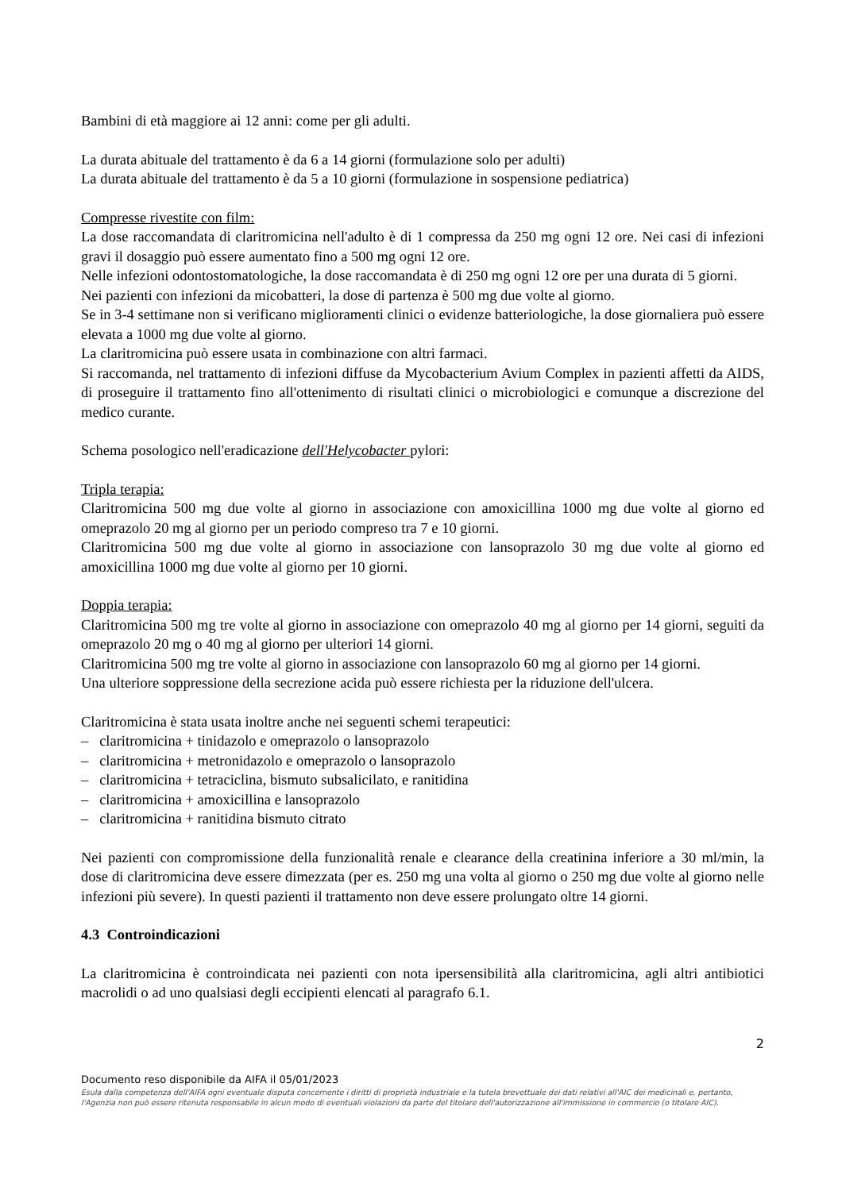Bambini di età maggiore ai 12 anni: come per gli adulti.
La durata abituale del trattamento è da 6 a 14 giorni (formulazione solo per adulti)
La durata abituale del trattamento è da 5 a 10 giorni (formulazione in sospensione pediatrica)
Compresse rivestite con film:
La dose raccomandata di claritromicina nell'adulto è di 1 compressa da 250 mg ogni 12 ore. Nei casi di infezioni gravi il dosaggio può essere aumentato fino a 500 mg ogni 12 ore.
Nelle infezioni odontostomatologiche, la dose raccomandata è di 250 mg ogni 12 ore per una durata di 5 giorni.
Nei pazienti con infezioni da micobatteri, la dose di partenza è 500 mg due volte al giorno.
Se in 3-4 settimane non si verificano miglioramenti clinici o evidenze batteriologiche, la dose giornaliera può essere elevata a 1000 mg due volte al giorno.
La claritromicina può essere usata in combinazione con altri farmaci.
Si raccomanda, nel trattamento di infezioni diffuse da Mycobacterium Avium Complex in pazienti affetti da AIDS, di proseguire il trattamento fino all'ottenimento di risultati clinici o microbiologici e comunque a discrezione del medico curante.
Schema posologico nell'eradicazione dell'Helycobacter pylori:
Tripla terapia:
Claritromicina 500 mg due volte al giorno in associazione con amoxicillina 1000 mg due volte al giorno ed omeprazolo 20 mg al giorno per un periodo compreso tra 7 e 10 giorni.
Claritromicina 500 mg due volte al giorno in associazione con lansoprazolo 30 mg due volte al giorno ed amoxicillina 1000 mg due volte al giorno per 10 giorni.
Doppia terapia:
Claritromicina 500 mg tre volte al giorno in associazione con omeprazolo 40 mg al giorno per 14 giorni, seguiti da omeprazolo 20 mg o 40 mg al giorno per ulteriori 14 giorni.
Claritromicina 500 mg tre volte al giorno in associazione con lansoprazolo 60 mg al giorno per 14 giorni.
Una ulteriore soppressione della secrezione acida può essere richiesta per la riduzione dell'ulcera.
Claritromicina è stata usata inoltre anche nei seguenti schemi terapeutici:
– claritromicina + tinidazolo e omeprazolo o lansoprazolo
– claritromicina + metronidazolo e omeprazolo o lansoprazolo
– claritromicina + tetraciclina, bismuto subsalicilato, e ranitidina
– claritromicina + amoxicillina e lansoprazolo
– claritromicina + ranitidina bismuto citrato
Nei pazienti con compromissione della funzionalità renale e clearance della creatinina inferiore a 30 ml/min, la dose di claritromicina deve essere dimezzata (per es. 250 mg una volta al giorno o 250 mg due volte al giorno nelle infezioni più severe). In questi pazienti il trattamento non deve essere prolungato oltre 14 giorni.
4.3 Controindicazioni
La claritromicina è controindicata nei pazienti con nota ipersensibilità alla claritromicina, agli altri antibiotici macrolidi o ad uno qualsiasi degli eccipienti elencati al paragrafo 6.1.
2
Documento reso disponibile da AIFA il 05/01/2023
Esula dalla competenza dell'AIFA ogni eventuale disputa concernente i diritti di proprietà industriale e la tutela brevettuale dei dati relativi all'AIC dei medicinali e, pertanto, l'Agenzia non può essere ritenuta responsabile in alcun modo di eventuali violazioni da parte del titolare dell'autorizzazione all'immissione in commercio (o titolare AIC).